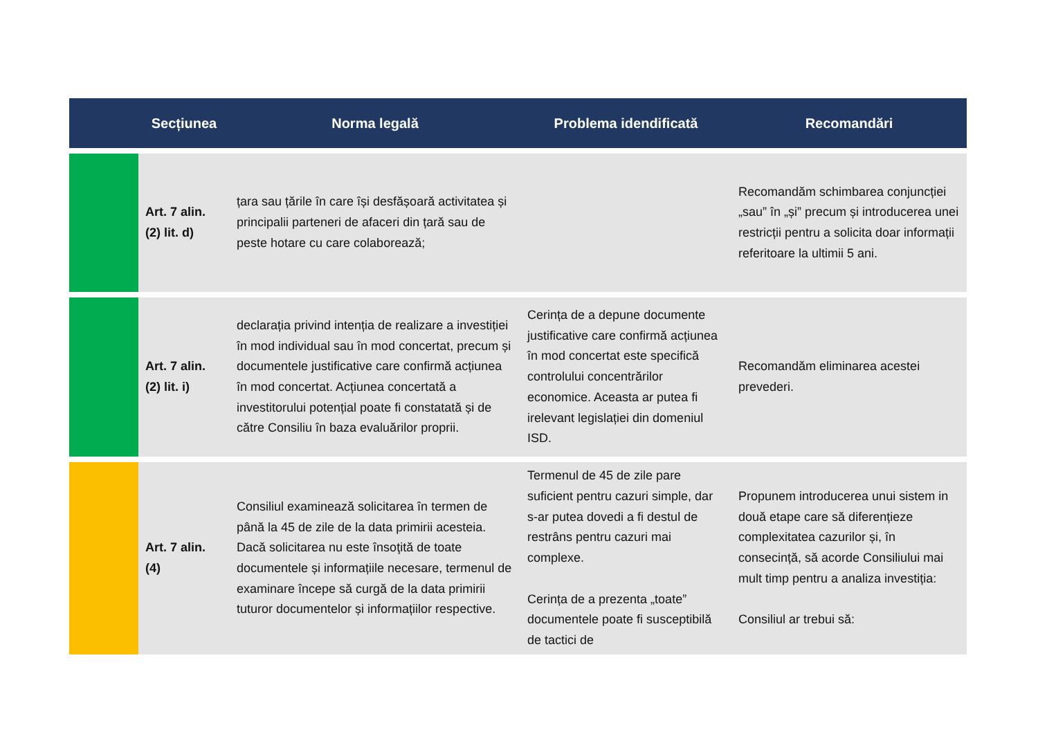| | Secțiunea | Norma legală | Problema idendificată | Recomandări |
| --- | --- | --- | --- | --- |
| | Art. 7 alin. (2) lit. d) | țara sau țările în care își desfășoară activitatea și principalii parteneri de afaceri din țară sau de peste hotare cu care colaborează; | | Recomandăm schimbarea conjuncției „sau” în „și” precum și introducerea unei restricții pentru a solicita doar informații referitoare la ultimii 5 ani. |
| | Art. 7 alin. (2) lit. i) | declarația privind intenția de realizare a investiției în mod individual sau în mod concertat, precum și documentele justificative care confirmă acțiunea în mod concertat. Acțiunea concertată a investitorului potențial poate fi constatată și de către Consiliu în baza evaluărilor proprii. | Cerința de a depune documente justificative care confirmă acțiunea în mod concertat este specifică controlului concentrărilor economice. Aceasta ar putea fi irelevant legislației din domeniul ISD. | Recomandăm eliminarea acestei prevederi. |
| | Art. 7 alin. (4) | Consiliul examinează solicitarea în termen de până la 45 de zile de la data primirii acesteia. Dacă solicitarea nu este însoţită de toate documentele și informațiile necesare, termenul de examinare începe să curgă de la data primirii tuturor documentelor și informațiilor respective. | Termenul de 45 de zile pare suficient pentru cazuri simple, dar s-ar putea dovedi a fi destul de restrâns pentru cazuri mai complexe. Cerința de a prezenta „toate” documentele poate fi susceptibilă de tactici de | Propunem introducerea unui sistem in două etape care să diferențieze complexitatea cazurilor și, în consecință, să acorde Consiliului mai mult timp pentru a analiza investiția: Consiliul ar trebui să: |